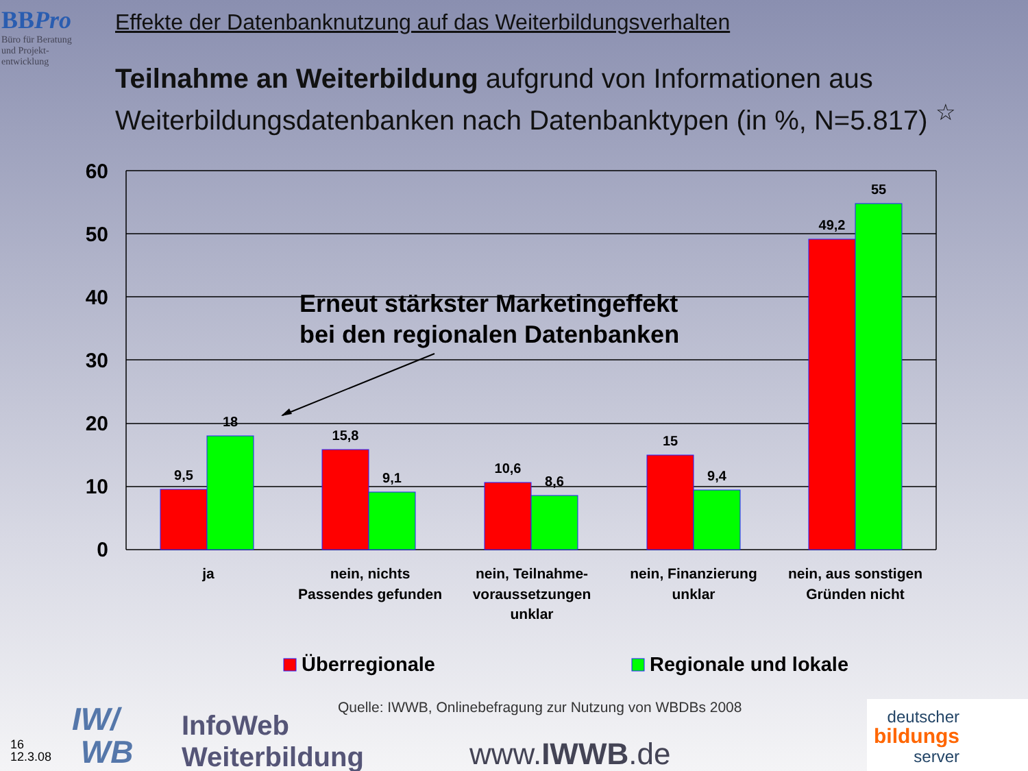BBPro
Büro für Beratung
und Projekt-
entwicklung
Effekte der Datenbanknutzung auf das Weiterbildungsverhalten
Teilnahme an Weiterbildung aufgrund von Informationen aus Weiterbildungsdatenbanken nach Datenbanktypen (in %, N=5.817) <sup>☆</sup>
60
50
40
30
20
10
0
9,5
18
15,8
9,1
10,6
8,6
15
9,4
49,2
55
Erneut stärkster Marketingeffekt
bei den regionalen Datenbanken
ja
nein, nichts
Passendes gefunden
nein, Teilnahme-
voraussetzungen
unklar
nein, Finanzierung
unklar
nein, aus sonstigen
Gründen nicht
Überregionale
Regionale und lokale
Quelle: IWWB, Onlinebefragung zur Nutzung von WBDBs 2008
16
12.3.08
IW/
WB
InfoWeb
Weiterbildung
www.IWWB.de
deutscher
bildungs
server